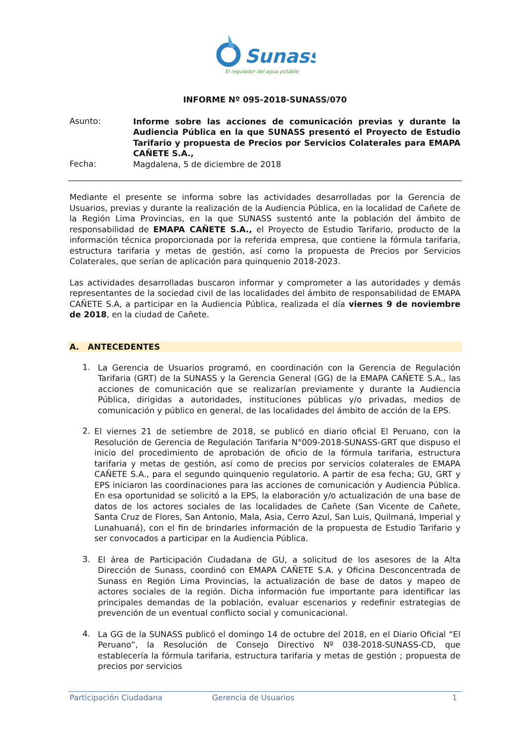Sunass
El regulador del agua potable
INFORME Nº 095-2018-SUNASS/070
Asunto:
Informe sobre las acciones de comunicación previas y durante la Audiencia Pública en la que SUNASS presentó el Proyecto de Estudio Tarifario y propuesta de Precios por Servicios Colaterales para EMAPA CAÑETE S.A.,
Fecha:
Magdalena, 5 de diciembre de 2018
Mediante el presente se informa sobre las actividades desarrolladas por la Gerencia de Usuarios, previas y durante la realización de la Audiencia Pública, en la localidad de Cañete de la Región Lima Provincias, en la que SUNASS sustentó ante la población del ámbito de responsabilidad de EMAPA CAÑETE S.A., el Proyecto de Estudio Tarifario, producto de la información técnica proporcionada por la referida empresa, que contiene la fórmula tarifaria, estructura tarifaria y metas de gestión, así como la propuesta de Precios por Servicios Colaterales, que serían de aplicación para quinquenio 2018-2023.
Las actividades desarrolladas buscaron informar y comprometer a las autoridades y demás representantes de la sociedad civil de las localidades del ámbito de responsabilidad de EMAPA CAÑETE S.A, a participar en la Audiencia Pública, realizada el día viernes 9 de noviembre de 2018, en la ciudad de Cañete.
A. ANTECEDENTES
1.
La Gerencia de Usuarios programó, en coordinación con la Gerencia de Regulación Tarifaria (GRT) de la SUNASS y la Gerencia General (GG) de la EMAPA CAÑETE S.A., las acciones de comunicación que se realizarían previamente y durante la Audiencia Pública, dirigidas a autoridades, instituciones públicas y/o privadas, medios de comunicación y público en general, de las localidades del ámbito de acción de la EPS.
2.
El viernes 21 de setiembre de 2018, se publicó en diario oficial El Peruano, con la Resolución de Gerencia de Regulación Tarifaria N°009-2018-SUNASS-GRT que dispuso el inicio del procedimiento de aprobación de oficio de la fórmula tarifaria, estructura tarifaria y metas de gestión, así como de precios por servicios colaterales de EMAPA CAÑETE S.A., para el segundo quinquenio regulatorio. A partir de esa fecha; GU, GRT y EPS iniciaron las coordinaciones para las acciones de comunicación y Audiencia Pública. En esa oportunidad se solicitó a la EPS, la elaboración y/o actualización de una base de datos de los actores sociales de las localidades de Cañete (San Vicente de Cañete, Santa Cruz de Flores, San Antonio, Mala, Asia, Cerro Azul, San Luis, Quilmaná, Imperial y Lunahuaná), con el fin de brindarles información de la propuesta de Estudio Tarifario y ser convocados a participar en la Audiencia Pública.
3.
El área de Participación Ciudadana de GU, a solicitud de los asesores de la Alta Dirección de Sunass, coordinó con EMAPA CAÑETE S.A. y Oficina Desconcentrada de Sunass en Región Lima Provincias, la actualización de base de datos y mapeo de actores sociales de la región. Dicha información fue importante para identificar las principales demandas de la población, evaluar escenarios y redefinir estrategias de prevención de un eventual conflicto social y comunicacional.
4.
La GG de la SUNASS publicó el domingo 14 de octubre del 2018, en el Diario Oficial “El Peruano”, la Resolución de Consejo Directivo Nº 038-2018-SUNASS-CD, que establecería la fórmula tarifaria, estructura tarifaria y metas de gestión ; propuesta de precios por servicios
Participación Ciudadana Gerencia de Usuarios 1